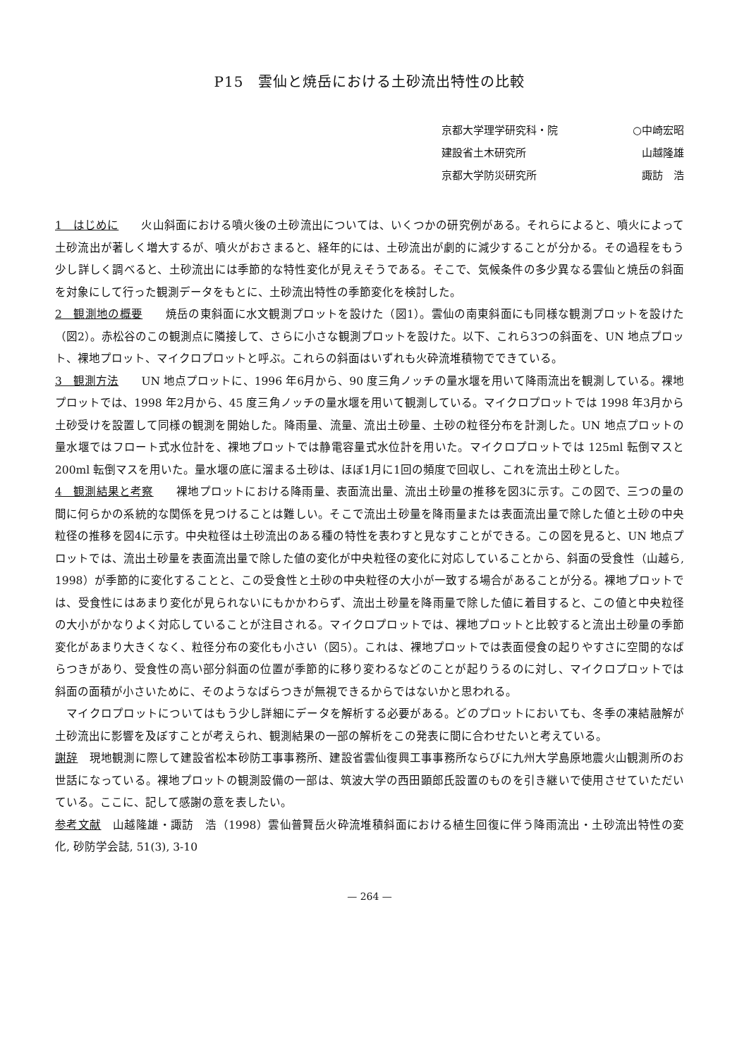P15　雲仙と焼岳における土砂流出特性の比較
京都大学理学研究科・院 ○中崎宏昭
建設省土木研究所 山越隆雄
京都大学防災研究所 諏訪　浩
1　はじめに　　火山斜面における噴火後の土砂流出については、いくつかの研究例がある。それらによると、噴火によって土砂流出が著しく増大するが、噴火がおさまると、経年的には、土砂流出が劇的に減少することが分かる。その過程をもう少し詳しく調べると、土砂流出には季節的な特性変化が見えそうである。そこで、気候条件の多少異なる雲仙と焼岳の斜面を対象にして行った観測データをもとに、土砂流出特性の季節変化を検討した。
2　観測地の概要　　焼岳の東斜面に水文観測プロットを設けた（図1）。雲仙の南東斜面にも同様な観測プロットを設けた（図2）。赤松谷のこの観測点に隣接して、さらに小さな観測プロットを設けた。以下、これら3つの斜面を、UN 地点プロット、裸地プロット、マイクロプロットと呼ぶ。これらの斜面はいずれも火砕流堆積物でできている。
3　観測方法　　UN 地点プロットに、1996 年6月から、90 度三角ノッチの量水堰を用いて降雨流出を観測している。裸地プロットでは、1998 年2月から、45 度三角ノッチの量水堰を用いて観測している。マイクロプロットでは 1998 年3月から土砂受けを設置して同様の観測を開始した。降雨量、流量、流出土砂量、土砂の粒径分布を計測した。UN 地点プロットの量水堰ではフロート式水位計を、裸地プロットでは静電容量式水位計を用いた。マイクロプロットでは 125ml 転倒マスと 200ml 転倒マスを用いた。量水堰の底に溜まる土砂は、ほぼ1月に1回の頻度で回収し、これを流出土砂とした。
4　観測結果と考察　　裸地プロットにおける降雨量、表面流出量、流出土砂量の推移を図3に示す。この図で、三つの量の間に何らかの系統的な関係を見つけることは難しい。そこで流出土砂量を降雨量または表面流出量で除した値と土砂の中央粒径の推移を図4に示す。中央粒径は土砂流出のある種の特性を表わすと見なすことができる。この図を見ると、UN 地点プロットでは、流出土砂量を表面流出量で除した値の変化が中央粒径の変化に対応していることから、斜面の受食性（山越ら, 1998）が季節的に変化することと、この受食性と土砂の中央粒径の大小が一致する場合があることが分る。裸地プロットでは、受食性にはあまり変化が見られないにもかかわらず、流出土砂量を降雨量で除した値に着目すると、この値と中央粒径の大小がかなりよく対応していることが注目される。マイクロプロットでは、裸地プロットと比較すると流出土砂量の季節変化があまり大きくなく、粒径分布の変化も小さい（図5）。これは、裸地プロットでは表面侵食の起りやすさに空間的なばらつきがあり、受食性の高い部分斜面の位置が季節的に移り変わるなどのことが起りうるのに対し、マイクロプロットでは斜面の面積が小さいために、そのようなばらつきが無視できるからではないかと思われる。
　マイクロプロットについてはもう少し詳細にデータを解析する必要がある。どのプロットにおいても、冬季の凍結融解が土砂流出に影響を及ぼすことが考えられ、観測結果の一部の解析をこの発表に間に合わせたいと考えている。
謝辞　現地観測に際して建設省松本砂防工事事務所、建設省雲仙復興工事事務所ならびに九州大学島原地震火山観測所のお世話になっている。裸地プロットの観測設備の一部は、筑波大学の西田顕郎氏設置のものを引き継いで使用させていただいている。ここに、記して感謝の意を表したい。
参考文献　山越隆雄・諏訪　浩（1998）雲仙普賢岳火砕流堆積斜面における植生回復に伴う降雨流出・土砂流出特性の変化, 砂防学会誌, 51(3), 3-10
— 264 —